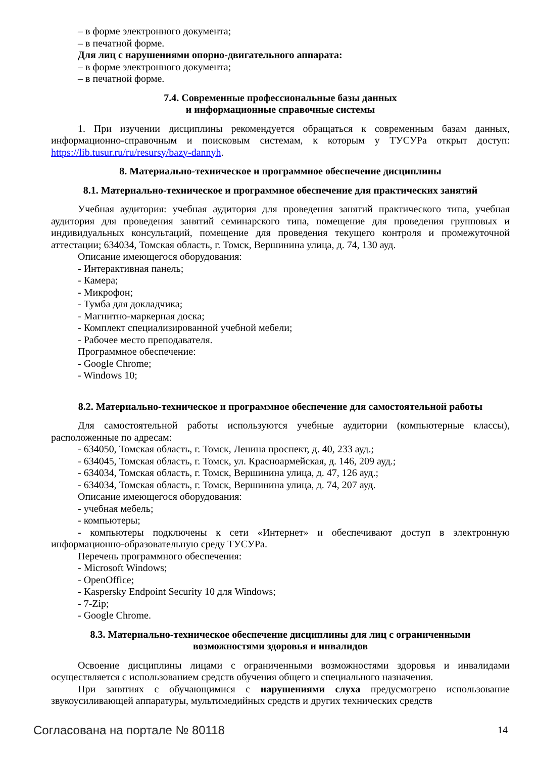– в форме электронного документа;
– в печатной форме.
Для лиц с нарушениями опорно-двигательного аппарата:
– в форме электронного документа;
– в печатной форме.
7.4. Современные профессиональные базы данных
и информационные справочные системы
1. При изучении дисциплины рекомендуется обращаться к современным базам данных, информационно-справочным и поисковым системам, к которым у ТУСУРа открыт доступ: https://lib.tusur.ru/ru/resursy/bazy-dannyh.
8. Материально-техническое и программное обеспечение дисциплины
8.1. Материально-техническое и программное обеспечение для практических занятий
Учебная аудитория: учебная аудитория для проведения занятий практического типа, учебная аудитория для проведения занятий семинарского типа, помещение для проведения групповых и индивидуальных консультаций, помещение для проведения текущего контроля и промежуточной аттестации; 634034, Томская область, г. Томск, Вершинина улица, д. 74, 130 ауд.
Описание имеющегося оборудования:
- Интерактивная панель;
- Камера;
- Микрофон;
- Тумба для докладчика;
- Магнитно-маркерная доска;
- Комплект специализированной учебной мебели;
- Рабочее место преподавателя.
Программное обеспечение:
- Google Chrome;
- Windows 10;
8.2. Материально-техническое и программное обеспечение для самостоятельной работы
Для самостоятельной работы используются учебные аудитории (компьютерные классы), расположенные по адресам:
- 634050, Томская область, г. Томск, Ленина проспект, д. 40, 233 ауд.;
- 634045, Томская область, г. Томск, ул. Красноармейская, д. 146, 209 ауд.;
- 634034, Томская область, г. Томск, Вершинина улица, д. 47, 126 ауд.;
- 634034, Томская область, г. Томск, Вершинина улица, д. 74, 207 ауд.
Описание имеющегося оборудования:
- учебная мебель;
- компьютеры;
- компьютеры подключены к сети «Интернет» и обеспечивают доступ в электронную информационно-образовательную среду ТУСУРа.
Перечень программного обеспечения:
- Microsoft Windows;
- OpenOffice;
- Kaspersky Endpoint Security 10 для Windows;
- 7-Zip;
- Google Chrome.
8.3. Материально-техническое обеспечение дисциплины для лиц с ограниченными
возможностями здоровья и инвалидов
Освоение дисциплины лицами с ограниченными возможностями здоровья и инвалидами осуществляется с использованием средств обучения общего и специального назначения.
При занятиях с обучающимися с нарушениями слуха предусмотрено использование звукоусиливающей аппаратуры, мультимедийных средств и других технических средств
Согласована на портале № 80118 14